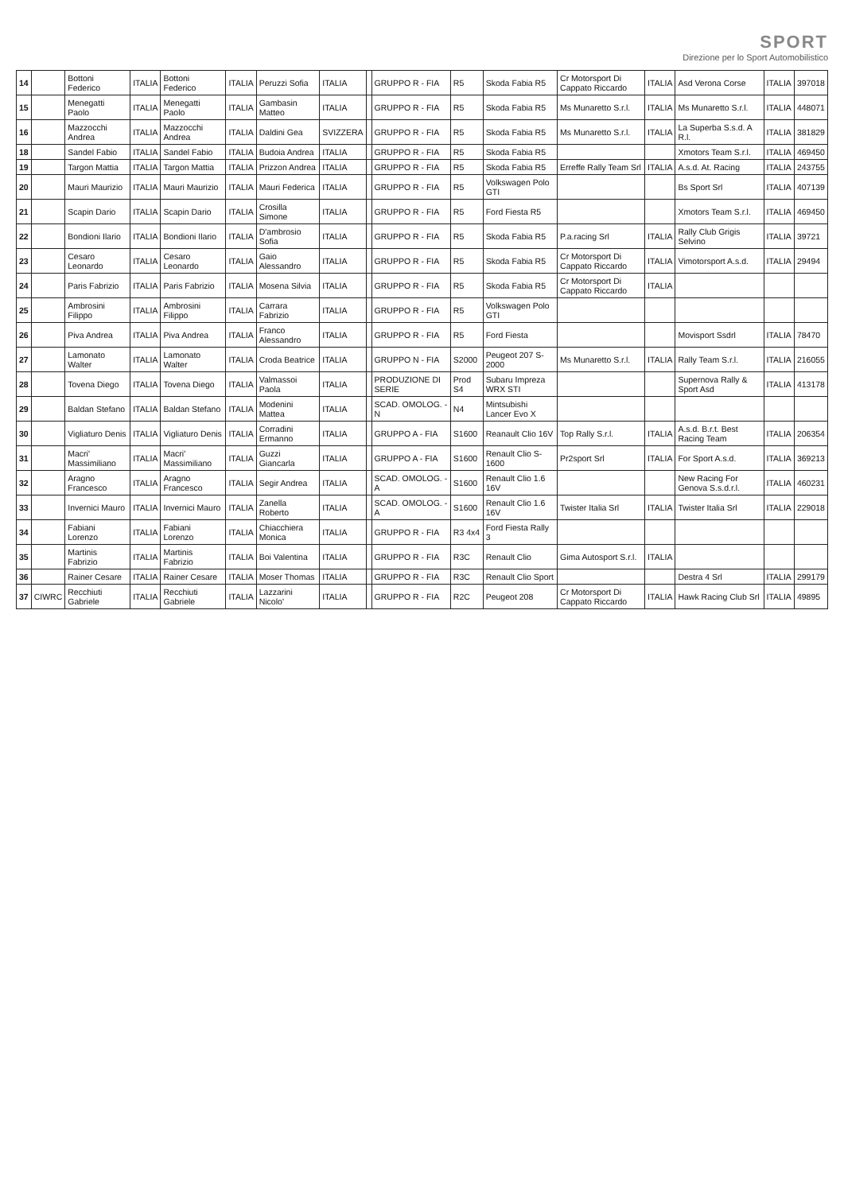SPORT
Direzione per lo Sport Automobilistico
| 14 | | Bottoni Federico | ITALIA | Bottoni Federico | ITALIA | Peruzzi Sofia | ITALIA | | GRUPPO R - FIA | R5 | Skoda Fabia R5 | Cr Motorsport Di Cappato Riccardo | ITALIA | Asd Verona Corse | ITALIA | 397018 |
| 15 | | Menegatti Paolo | ITALIA | Menegatti Paolo | ITALIA | Gambasin Matteo | ITALIA | | GRUPPO R - FIA | R5 | Skoda Fabia R5 | Ms Munaretto S.r.l. | ITALIA | Ms Munaretto S.r.l. | ITALIA | 448071 |
| 16 | | Mazzocchi Andrea | ITALIA | Mazzocchi Andrea | ITALIA | Daldini Gea | SVIZZERA | | GRUPPO R - FIA | R5 | Skoda Fabia R5 | Ms Munaretto S.r.l. | ITALIA | La Superba S.s.d. A R.l. | ITALIA | 381829 |
| 18 | | Sandel Fabio | ITALIA | Sandel Fabio | ITALIA | Budoia Andrea | ITALIA | | GRUPPO R - FIA | R5 | Skoda Fabia R5 | | | Xmotors Team S.r.l. | ITALIA | 469450 |
| 19 | | Targon Mattia | ITALIA | Targon Mattia | ITALIA | Prizzon Andrea | ITALIA | | GRUPPO R - FIA | R5 | Skoda Fabia R5 | Erreffe Rally Team Srl | ITALIA | A.s.d. At. Racing | ITALIA | 243755 |
| 20 | | Mauri Maurizio | ITALIA | Mauri Maurizio | ITALIA | Mauri Federica | ITALIA | | GRUPPO R - FIA | R5 | Volkswagen Polo GTI | | | Bs Sport Srl | ITALIA | 407139 |
| 21 | | Scapin Dario | ITALIA | Scapin Dario | ITALIA | Crosilla Simone | ITALIA | | GRUPPO R - FIA | R5 | Ford Fiesta R5 | | | Xmotors Team S.r.l. | ITALIA | 469450 |
| 22 | | Bondioni Ilario | ITALIA | Bondioni Ilario | ITALIA | D'ambrosio Sofia | ITALIA | | GRUPPO R - FIA | R5 | Skoda Fabia R5 | P.a.racing Srl | ITALIA | Rally Club Grigis Selvino | ITALIA | 39721 |
| 23 | | Cesaro Leonardo | ITALIA | Cesaro Leonardo | ITALIA | Gaio Alessandro | ITALIA | | GRUPPO R - FIA | R5 | Skoda Fabia R5 | Cr Motorsport Di Cappato Riccardo | ITALIA | Vimotorsport A.s.d. | ITALIA | 29494 |
| 24 | | Paris Fabrizio | ITALIA | Paris Fabrizio | ITALIA | Mosena Silvia | ITALIA | | GRUPPO R - FIA | R5 | Skoda Fabia R5 | Cr Motorsport Di Cappato Riccardo | ITALIA | | | |
| 25 | | Ambrosini Filippo | ITALIA | Ambrosini Filippo | ITALIA | Carrara Fabrizio | ITALIA | | GRUPPO R - FIA | R5 | Volkswagen Polo GTI | | | | | |
| 26 | | Piva Andrea | ITALIA | Piva Andrea | ITALIA | Franco Alessandro | ITALIA | | GRUPPO R - FIA | R5 | Ford Fiesta | | | Movisport Ssdrl | ITALIA | 78470 |
| 27 | | Lamonato Walter | ITALIA | Lamonato Walter | ITALIA | Croda Beatrice | ITALIA | | GRUPPO N - FIA | S2000 | Peugeot 207 S-2000 | Ms Munaretto S.r.l. | ITALIA | Rally Team S.r.l. | ITALIA | 216055 |
| 28 | | Tovena Diego | ITALIA | Tovena Diego | ITALIA | Valmassoi Paola | ITALIA | | PRODUZIONE DI SERIE | Prod S4 | Subaru Impreza WRX STI | | | Supernova Rally & Sport Asd | ITALIA | 413178 |
| 29 | | Baldan Stefano | ITALIA | Baldan Stefano | ITALIA | Modenini Mattea | ITALIA | | SCAD. OMOLOG. - N | N4 | Mintsubishi Lancer Evo X | | | | | |
| 30 | | Vigliaturo Denis | ITALIA | Vigliaturo Denis | ITALIA | Corradini Ermanno | ITALIA | | GRUPPO A - FIA | S1600 | Reanault Clio 16V | Top Rally S.r.l. | ITALIA | A.s.d. B.r.t. Best Racing Team | ITALIA | 206354 |
| 31 | | Macri' Massimiliano | ITALIA | Macri' Massimiliano | ITALIA | Guzzi Giancarla | ITALIA | | GRUPPO A - FIA | S1600 | Renault Clio S-1600 | Pr2sport Srl | ITALIA | For Sport A.s.d. | ITALIA | 369213 |
| 32 | | Aragno Francesco | ITALIA | Aragno Francesco | ITALIA | Segir Andrea | ITALIA | | SCAD. OMOLOG. - A | S1600 | Renault Clio 1.6 16V | | | New Racing For Genova S.s.d.r.l. | ITALIA | 460231 |
| 33 | | Invernici Mauro | ITALIA | Invernici Mauro | ITALIA | Zanella Roberto | ITALIA | | SCAD. OMOLOG. - A | S1600 | Renault Clio 1.6 16V | Twister Italia Srl | ITALIA | Twister Italia Srl | ITALIA | 229018 |
| 34 | | Fabiani Lorenzo | ITALIA | Fabiani Lorenzo | ITALIA | Chiacchiera Monica | ITALIA | | GRUPPO R - FIA | R3 4x4 | Ford Fiesta Rally 3 | | | | | |
| 35 | | Martinis Fabrizio | ITALIA | Martinis Fabrizio | ITALIA | Boi Valentina | ITALIA | | GRUPPO R - FIA | R3C | Renault Clio | Gima Autosport S.r.l. | ITALIA | | | |
| 36 | | Rainer Cesare | ITALIA | Rainer Cesare | ITALIA | Moser Thomas | ITALIA | | GRUPPO R - FIA | R3C | Renault Clio Sport | | | Destra 4 Srl | ITALIA | 299179 |
| 37 | CIWRC | Recchiuti Gabriele | ITALIA | Recchiuti Gabriele | ITALIA | Lazzarini Nicolo' | ITALIA | | GRUPPO R - FIA | R2C | Peugeot 208 | Cr Motorsport Di Cappato Riccardo | ITALIA | Hawk Racing Club Srl | ITALIA | 49895 |